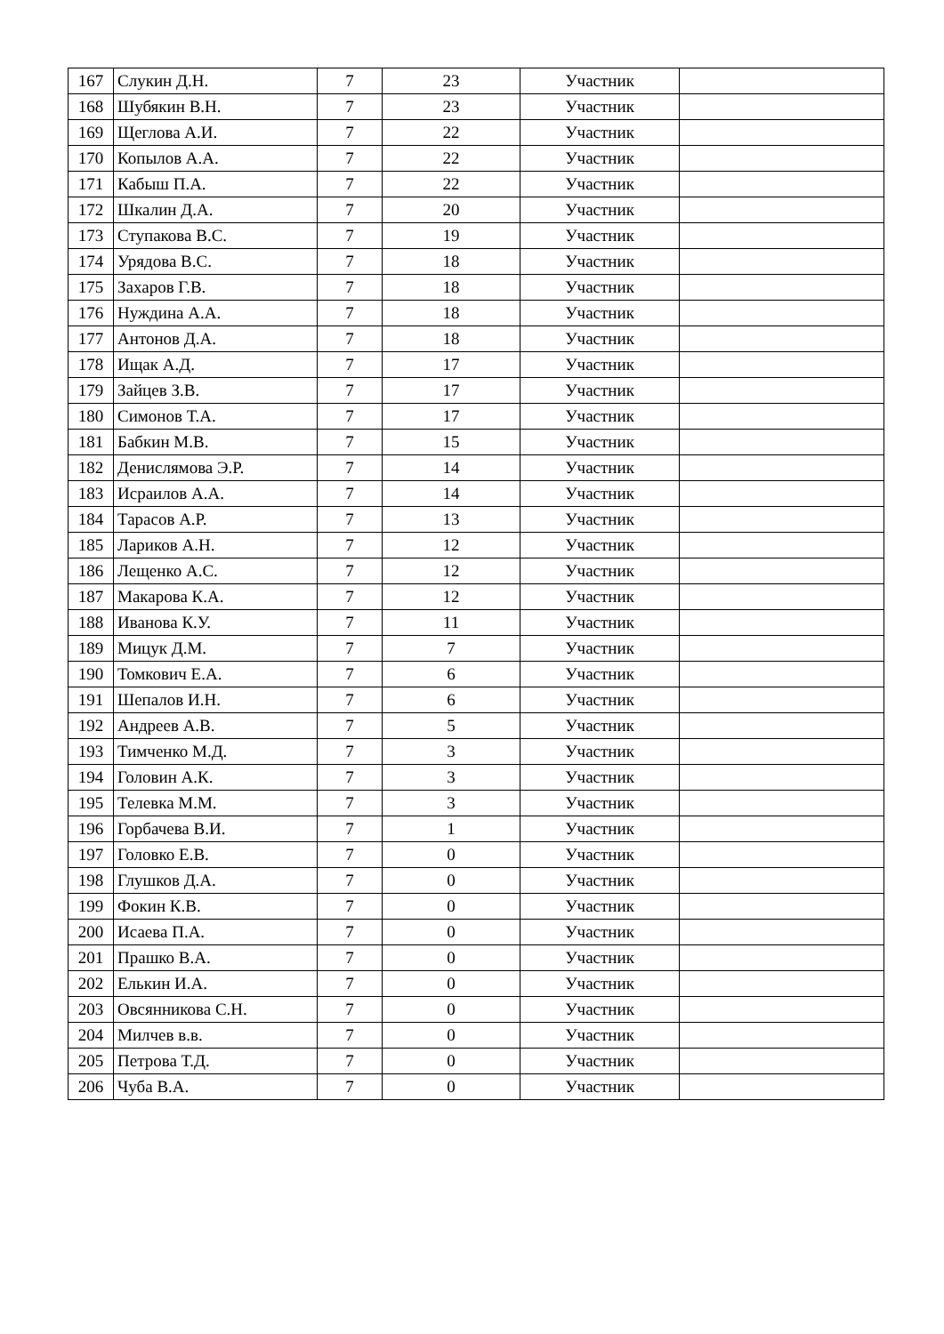| 167 | Слукин Д.Н. | 7 | 23 | Участник | |
| 168 | Шубякин В.Н. | 7 | 23 | Участник | |
| 169 | Щеглова А.И. | 7 | 22 | Участник | |
| 170 | Копылов А.А. | 7 | 22 | Участник | |
| 171 | Кабыш П.А. | 7 | 22 | Участник | |
| 172 | Шкалин Д.А. | 7 | 20 | Участник | |
| 173 | Ступакова В.С. | 7 | 19 | Участник | |
| 174 | Урядова В.С. | 7 | 18 | Участник | |
| 175 | Захаров Г.В. | 7 | 18 | Участник | |
| 176 | Нуждина А.А. | 7 | 18 | Участник | |
| 177 | Антонов Д.А. | 7 | 18 | Участник | |
| 178 | Ищак А.Д. | 7 | 17 | Участник | |
| 179 | Зайцев З.В. | 7 | 17 | Участник | |
| 180 | Симонов Т.А. | 7 | 17 | Участник | |
| 181 | Бабкин М.В. | 7 | 15 | Участник | |
| 182 | Денислямова Э.Р. | 7 | 14 | Участник | |
| 183 | Исраилов А.А. | 7 | 14 | Участник | |
| 184 | Тарасов А.Р. | 7 | 13 | Участник | |
| 185 | Лариков А.Н. | 7 | 12 | Участник | |
| 186 | Лещенко А.С. | 7 | 12 | Участник | |
| 187 | Макарова К.А. | 7 | 12 | Участник | |
| 188 | Иванова К.У. | 7 | 11 | Участник | |
| 189 | Мицук Д.М. | 7 | 7 | Участник | |
| 190 | Томкович Е.А. | 7 | 6 | Участник | |
| 191 | Шепалов И.Н. | 7 | 6 | Участник | |
| 192 | Андреев А.В. | 7 | 5 | Участник | |
| 193 | Тимченко М.Д. | 7 | 3 | Участник | |
| 194 | Головин А.К. | 7 | 3 | Участник | |
| 195 | Телевка М.М. | 7 | 3 | Участник | |
| 196 | Горбачева В.И. | 7 | 1 | Участник | |
| 197 | Головко Е.В. | 7 | 0 | Участник | |
| 198 | Глушков Д.А. | 7 | 0 | Участник | |
| 199 | Фокин К.В. | 7 | 0 | Участник | |
| 200 | Исаева П.А. | 7 | 0 | Участник | |
| 201 | Прашко В.А. | 7 | 0 | Участник | |
| 202 | Елькин И.А. | 7 | 0 | Участник | |
| 203 | Овсянникова С.Н. | 7 | 0 | Участник | |
| 204 | Милчев в.в. | 7 | 0 | Участник | |
| 205 | Петрова Т.Д. | 7 | 0 | Участник | |
| 206 | Чуба В.А. | 7 | 0 | Участник | |